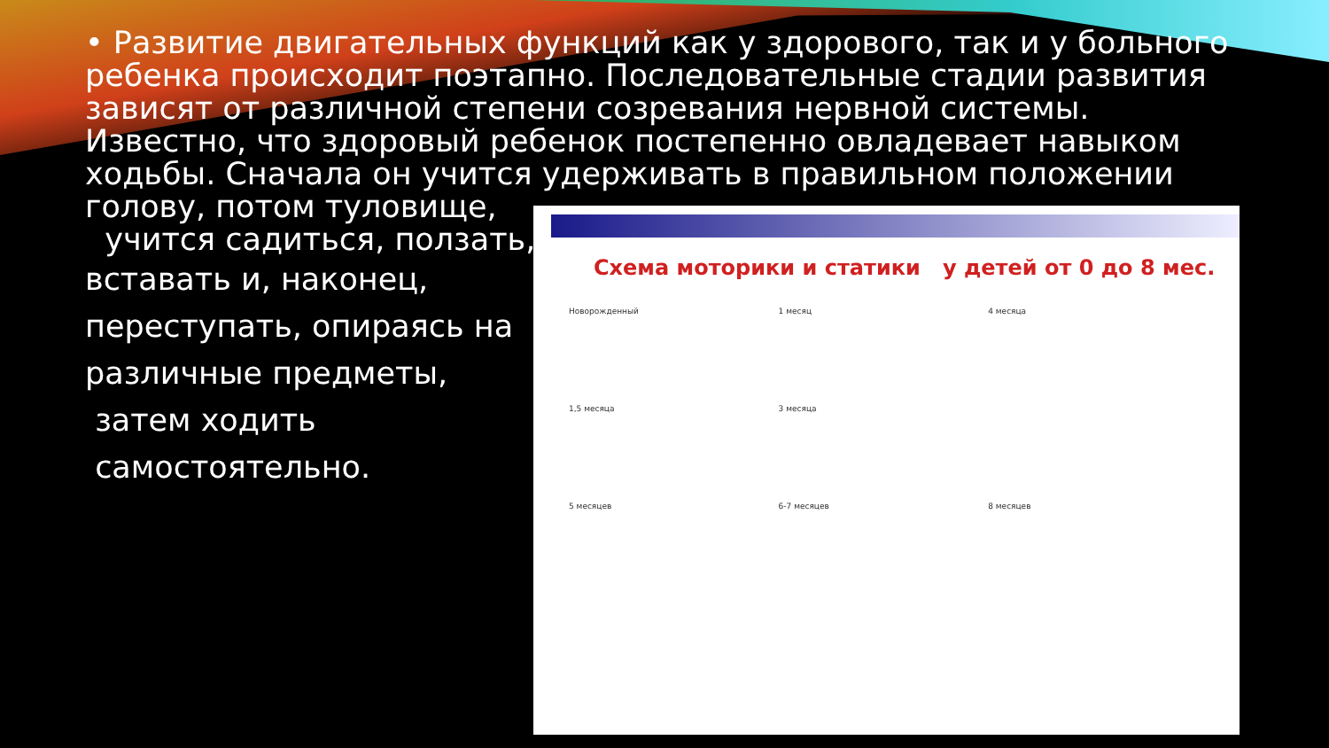• Развитие двигательных функций как у здорового, так и у больного ребенка происходит поэтапно. Последовательные стадии развития зависят от различной степени созревания нервной системы. Известно, что здоровый ребенок постепенно овладевает навыком ходьбы. Сначала он учится удерживать в правильном положении голову, потом туловище,
учится садиться, ползать,
вставать и, наконец,
переступать, опираясь на
различные предметы,
затем ходить
самостоятельно.
Схема моторики и статики у детей от 0 до 8 мес.
Новорожденный 1 месяц 4 месяца 1,5 месяца 3 месяца 5 месяцев 6-7 месяцев 8 месяцев